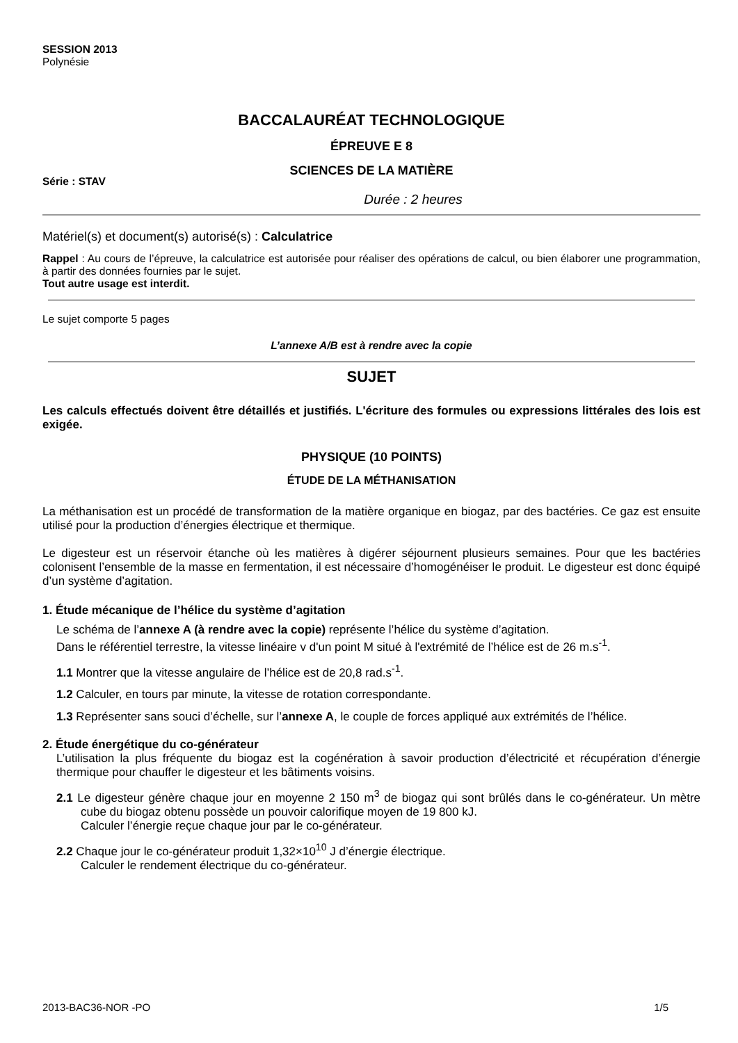SESSION 2013
Polynésie
BACCALAURÉAT TECHNOLOGIQUE
ÉPREUVE E 8
SCIENCES DE LA MATIÈRE
Série : STAV
Durée : 2 heures
Matériel(s) et document(s) autorisé(s) : Calculatrice
Rappel : Au cours de l’épreuve, la calculatrice est autorisée pour réaliser des opérations de calcul, ou bien élaborer une programmation, à partir des données fournies par le sujet.
Tout autre usage est interdit.
Le sujet comporte 5 pages
L’annexe A/B est à rendre avec la copie
SUJET
Les calculs effectués doivent être détaillés et justifiés. L'écriture des formules ou expressions littérales des lois est exigée.
PHYSIQUE (10 POINTS)
ÉTUDE DE LA MÉTHANISATION
La méthanisation est un procédé de transformation de la matière organique en biogaz, par des bactéries. Ce gaz est ensuite utilisé pour la production d’énergies électrique et thermique.
Le digesteur est un réservoir étanche où les matières à digérer séjournent plusieurs semaines. Pour que les bactéries colonisent l’ensemble de la masse en fermentation, il est nécessaire d’homogénéiser le produit. Le digesteur est donc équipé d’un système d’agitation.
1. Étude mécanique de l’hélice du système d’agitation
Le schéma de l’annexe A (à rendre avec la copie) représente l’hélice du système d’agitation.
Dans le référentiel terrestre, la vitesse linéaire v d'un point M situé à l'extrémité de l’hélice est de 26 m.s<sup>-1</sup>.
1.1 Montrer que la vitesse angulaire de l’hélice est de 20,8 rad.s<sup>-1</sup>.
1.2 Calculer, en tours par minute, la vitesse de rotation correspondante.
1.3 Représenter sans souci d’échelle, sur l’annexe A, le couple de forces appliqué aux extrémités de l’hélice.
2. Étude énergétique du co-générateur
L’utilisation la plus fréquente du biogaz est la cogénération à savoir production d’électricité et récupération d’énergie thermique pour chauffer le digesteur et les bâtiments voisins.
2.1 Le digesteur génère chaque jour en moyenne 2 150 m<sup>3</sup> de biogaz qui sont brûlés dans le co-générateur. Un mètre cube du biogaz obtenu possède un pouvoir calorifique moyen de 19 800 kJ.
Calculer l’énergie reçue chaque jour par le co-générateur.
2.2 Chaque jour le co-générateur produit 1,32×10<sup>10</sup> J d’énergie électrique.
Calculer le rendement électrique du co-générateur.
2013-BAC36-NOR -PO 1/5